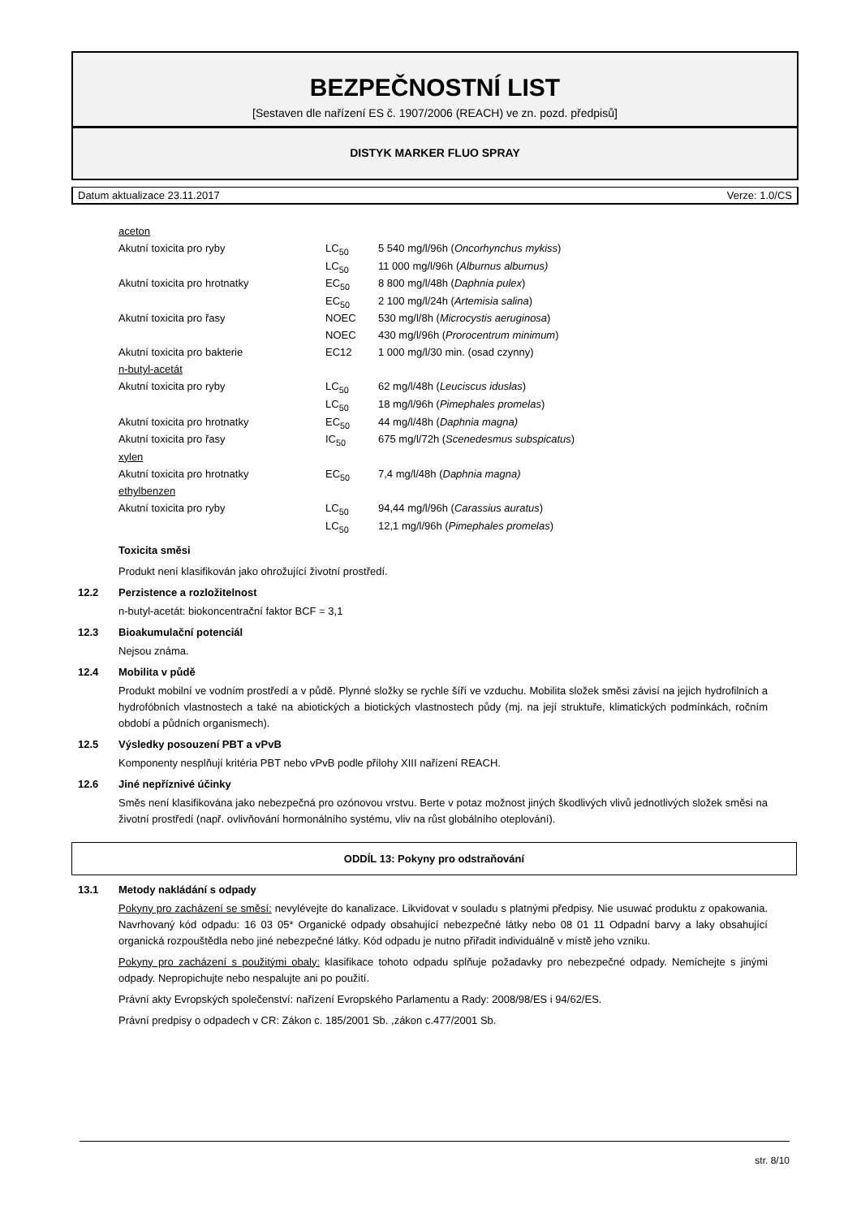BEZPEČNOSTNÍ LIST
[Sestaven dle nařízení ES č. 1907/2006 (REACH) ve zn. pozd. předpisů]
DISTYK MARKER FLUO SPRAY
Datum aktualizace 23.11.2017 Verze: 1.0/CS
| aceton | | |
| Akutní toxicita pro ryby | LC<sub>50</sub> | 5 540 mg/l/96h ( Oncorhynchus mykiss ) |
| | LC<sub>50</sub> | 11 000 mg/l/96h ( Alburnus alburnus) |
| Akutní toxicita pro hrotnatky | EC<sub>50</sub> | 8 800 mg/l/48h ( Daphnia pulex ) |
| | EC<sub>50</sub> | 2 100 mg/l/24h ( Artemisia salina ) |
| Akutní toxicita pro řasy | NOEC | 530 mg/l/8h ( Microcystis aeruginosa ) |
| | NOEC | 430 mg/l/96h ( Prorocentrum minimum ) |
| Akutní toxicita pro bakterie | EC12 | 1 000 mg/l/30 min. (osad czynny) |
| n-butyl-acetát | | |
| Akutní toxicita pro ryby | LC<sub>50</sub> | 62 mg/l/48h ( Leuciscus iduslas ) |
| | LC<sub>50</sub> | 18 mg/l/96h ( Pimephales promelas ) |
| Akutní toxicita pro hrotnatky | EC<sub>50</sub> | 44 mg/l/48h ( Daphnia magna) |
| Akutní toxicita pro řasy | IC<sub>50</sub> | 675 mg/l/72h ( Scenedesmus subspicatus ) |
| xylen | | |
| Akutní toxicita pro hrotnatky | EC<sub>50</sub> | 7,4 mg/l/48h ( Daphnia magna) |
| ethylbenzen | | |
| Akutní toxicita pro ryby | LC<sub>50</sub> | 94,44 mg/l/96h ( Carassius auratus ) |
| | LC<sub>50</sub> | 12,1 mg/l/96h ( Pimephales promelas ) |
Toxicita směsi
Produkt není klasifikován jako ohrožující životní prostředí.
12.2 Perzistence a rozložitelnost
n-butyl-acetát: biokoncentrační faktor BCF = 3,1
12.3 Bioakumulační potenciál
Nejsou známa.
12.4 Mobilita v půdě
Produkt mobilní ve vodním prostředí a v půdě. Plynné složky se rychle šíří ve vzduchu. Mobilita složek směsi závisí na jejich hydrofilních a hydrofóbních vlastnostech a také na abiotických a biotických vlastnostech půdy (mj. na její struktuře, klimatických podmínkách, ročním období a půdních organismech).
12.5 Výsledky posouzení PBT a vPvB
Komponenty nesplňují kritéria PBT nebo vPvB podle přílohy XIII nařízení REACH.
12.6 Jiné nepříznivé účinky
Směs není klasifikována jako nebezpečná pro ozónovou vrstvu. Berte v potaz možnost jiných škodlivých vlivů jednotlivých složek směsi na životní prostředí (např. ovlivňování hormonálního systému, vliv na růst globálního oteplování).
ODDÍL 13: Pokyny pro odstraňování
13.1 Metody nakládání s odpady
Pokyny pro zacházení se směsí: nevylévejte do kanalizace. Likvidovat v souladu s platnými předpisy. Nie usuwać produktu z opakowania. Navrhovaný kód odpadu: 16 03 05* Organické odpady obsahující nebezpečné látky nebo 08 01 11 Odpadní barvy a laky obsahující organická rozpouštědla nebo jiné nebezpečné látky. Kód odpadu je nutno přiřadit individuálně v místě jeho vzniku.
Pokyny pro zacházení s použitými obaly: klasifikace tohoto odpadu splňuje požadavky pro nebezpečné odpady. Nemíchejte s jinými odpady. Nepropichujte nebo nespalujte ani po použití.
Právní akty Evropských společenství: nařízení Evropského Parlamentu a Rady: 2008/98/ES i 94/62/ES.
Právní predpisy o odpadech v CR: Zákon c. 185/2001 Sb. ,zákon c.477/2001 Sb.
str. 8/10